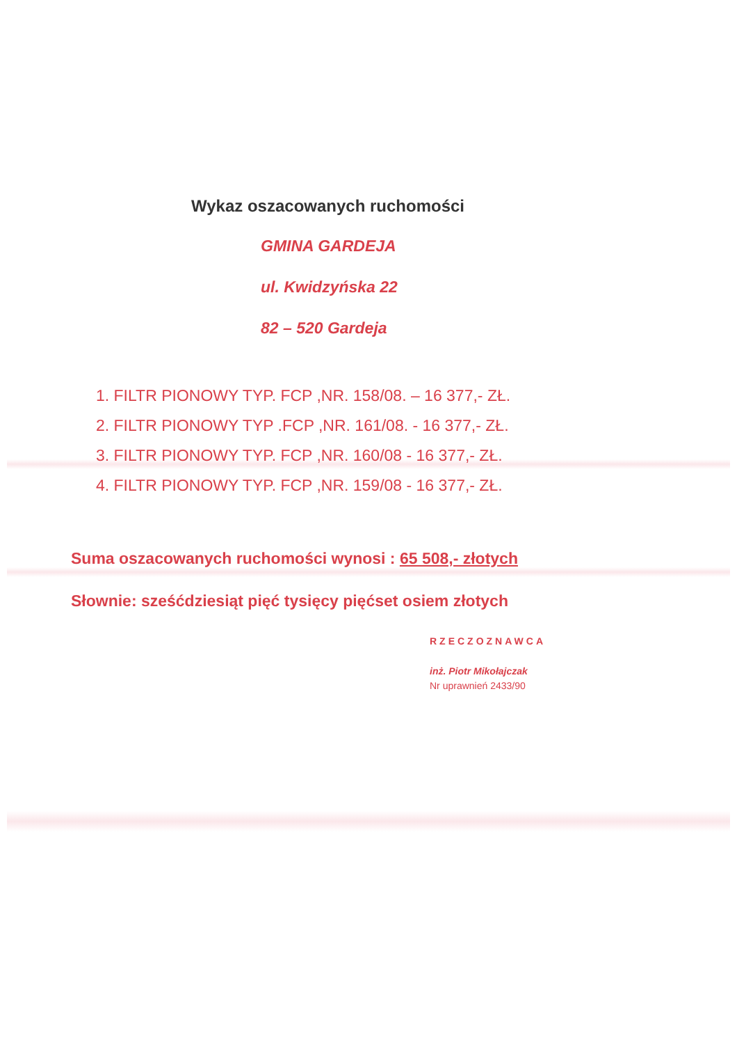Wykaz oszacowanych ruchomości
GMINA GARDEJA
ul. Kwidzyńska 22
82 – 520 Gardeja
1. FILTR PIONOWY TYP. FCP ,NR. 158/08. – 16 377,- ZŁ.
2. FILTR PIONOWY TYP .FCP ,NR. 161/08. - 16 377,- ZŁ.
3. FILTR PIONOWY TYP. FCP ,NR. 160/08 - 16 377,- ZŁ.
4. FILTR PIONOWY TYP. FCP ,NR. 159/08 - 16 377,- ZŁ.
Suma oszacowanych ruchomości wynosi : 65 508,- złotych
Słownie: sześćdziesiąt pięć tysięcy pięćset osiem złotych
RZECZOZNAWCA
inż. Piotr Mikołajczak
Nr uprawnień 2433/90